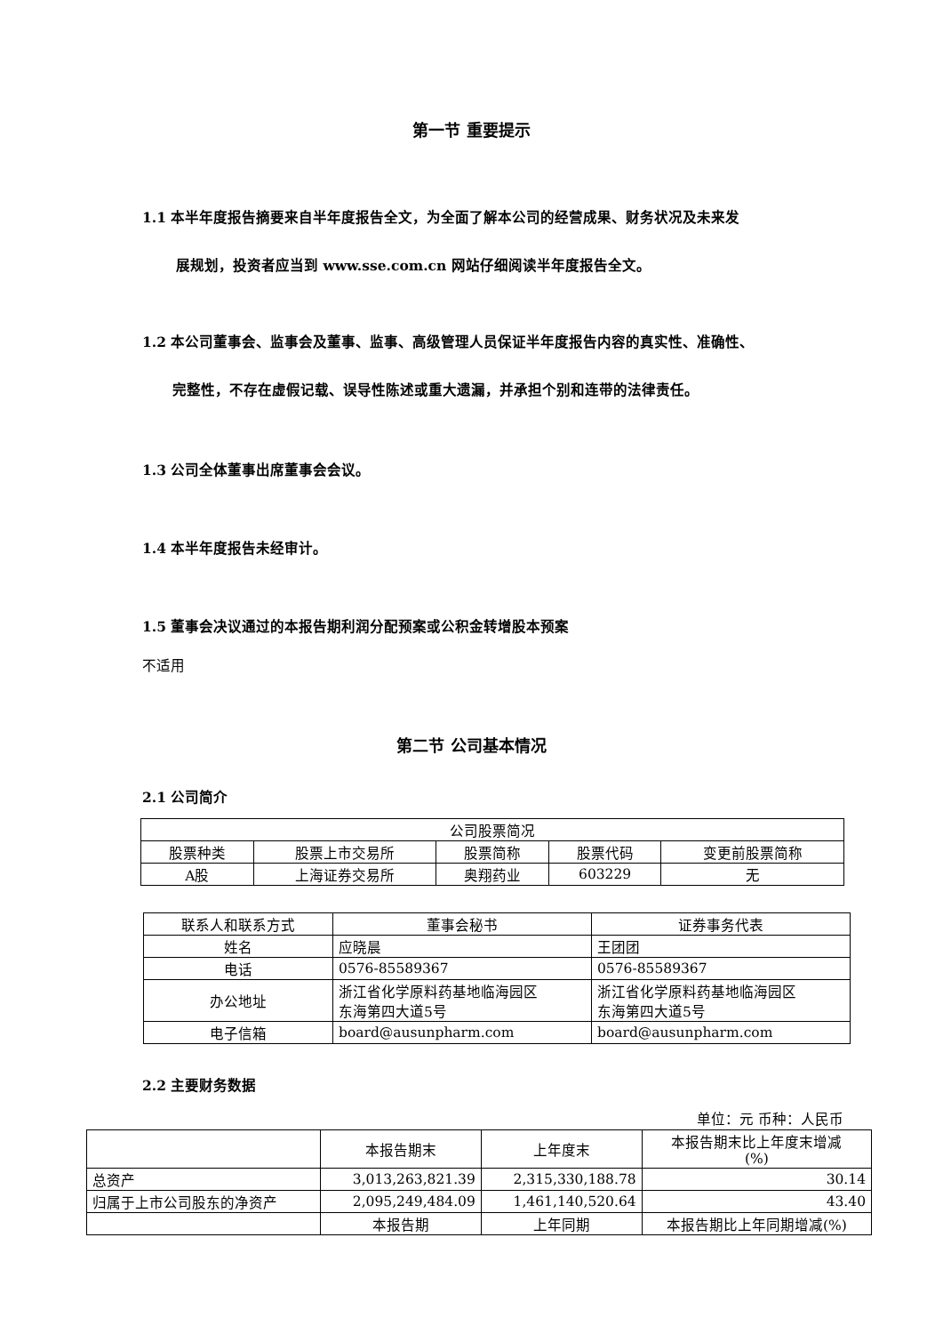第一节 重要提示
1.1 本半年度报告摘要来自半年度报告全文，为全面了解本公司的经营成果、财务状况及未来发
展规划，投资者应当到 www.sse.com.cn 网站仔细阅读半年度报告全文。
1.2 本公司董事会、监事会及董事、监事、高级管理人员保证半年度报告内容的真实性、准确性、
完整性，不存在虚假记载、误导性陈述或重大遗漏，并承担个别和连带的法律责任。
1.3 公司全体董事出席董事会会议。
1.4 本半年度报告未经审计。
1.5 董事会决议通过的本报告期利润分配预案或公积金转增股本预案
不适用
第二节 公司基本情况
2.1 公司简介
| 公司股票简况 | | | | |
| 股票种类 | 股票上市交易所 | 股票简称 | 股票代码 | 变更前股票简称 |
| A股 | 上海证券交易所 | 奥翔药业 | 603229 | 无 |
| 联系人和联系方式 | 董事会秘书 | 证券事务代表 |
| 姓名 | 应晓晨 | 王团团 |
| 电话 | 0576-85589367 | 0576-85589367 |
| 办公地址 | 浙江省化学原料药基地临海园区 东海第四大道5号 | 浙江省化学原料药基地临海园区 东海第四大道5号 |
| 电子信箱 | board@ausunpharm.com | board@ausunpharm.com |
2.2 主要财务数据
单位：元 币种：人民币
| | 本报告期末 | 上年度末 | 本报告期末比上年度末增减 (%) |
| 总资产 | 3,013,263,821.39 | 2,315,330,188.78 | 30.14 |
| 归属于上市公司股东的净资产 | 2,095,249,484.09 | 1,461,140,520.64 | 43.40 |
| | 本报告期 | 上年同期 | 本报告期比上年同期增减(%) |